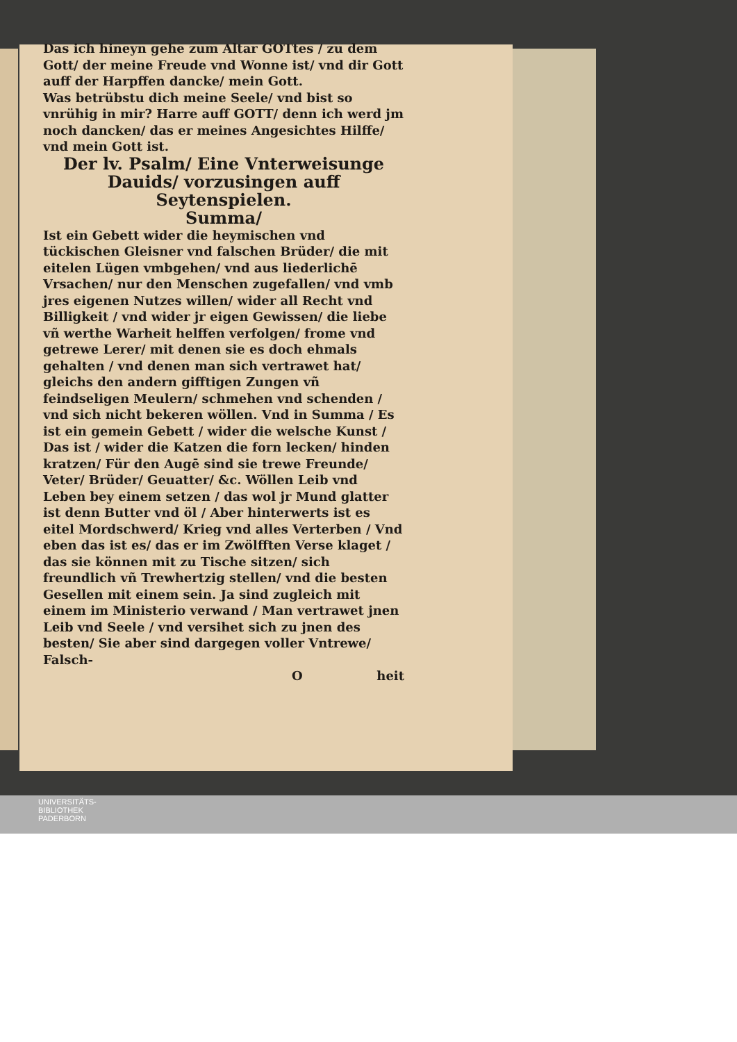Das ich hineyn gehe zum Altar GOTtes / zu dem Gott/ der meine Freude vnd Wonne ist/ vnd dir Gott auff der Harpffen dancke/ mein Gott.
Was betrübstu dich meine Seele/ vnd bist so vnrühig in mir? Harre auff GOTT/ denn ich werd jm noch dancken/ das er meines Angesichtes Hilffe/ vnd mein Gott ist.
Der lv. Psalm/ Eine Vnterweisunge Dauids/ vorzusingen auff Seytenspielen.
Summa/
Ist ein Gebett wider die heymischen vnd tückischen Gleisner vnd falschen Brüder/ die mit eitelen Lügen vmbgehen/ vnd aus liederlichē Vrsachen/ nur den Menschen zugefallen/ vnd vmb jres eigenen Nutzes willen/ wider all Recht vnd Billigkeit / vnd wider jr eigen Gewissen/ die liebe vñ werthe Warheit helffen verfolgen/ frome vnd getrewe Lerer/ mit denen sie es doch ehmals gehalten / vnd denen man sich vertrawet hat/ gleichs den andern gifftigen Zungen vñ feindseligen Meulern/ schmehen vnd schenden / vnd sich nicht bekeren wöllen. Vnd in Summa / Es ist ein gemein Gebett / wider die welsche Kunst / Das ist / wider die Katzen die forn lecken/ hinden kratzen/ Für den Augē sind sie trewe Freunde/ Veter/ Brüder/ Geuatter/ &c. Wöllen Leib vnd Leben bey einem setzen / das wol jr Mund glatter ist denn Butter vnd öl / Aber hinterwerts ist es eitel Mordschwerd/ Krieg vnd alles Verterben / Vnd eben das ist es/ das er im Zwölfften Verse klaget / das sie können mit zu Tische sitzen/ sich freundlich vñ Trewhertzig stellen/ vnd die besten Gesellen mit einem sein. Ja sind zugleich mit einem im Ministerio verwand / Man vertrawet jnen Leib vnd Seele / vnd versihet sich zu jnen des besten/ Sie aber sind dargegen voller Vntrewe/ Falsch-
O heit
UNIVERSITÄTS-
BIBLIOTHEK
PADERBORN